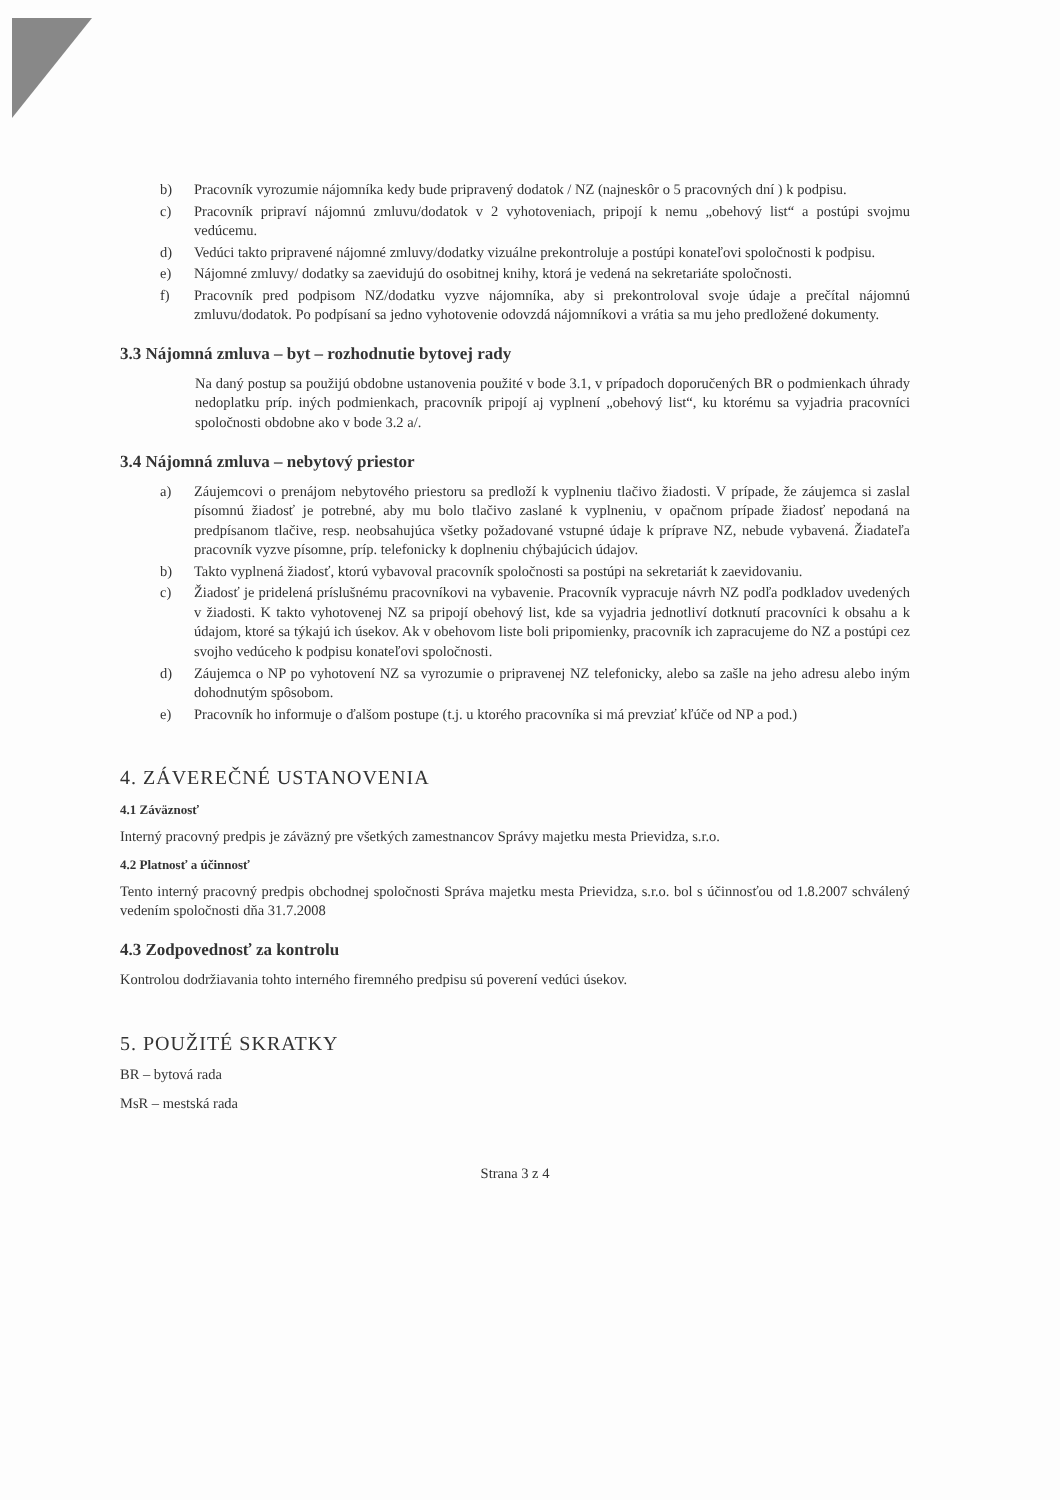b) Pracovník vyrozumie nájomníka kedy bude pripravený dodatok / NZ (najneskôr o 5 pracovných dní ) k podpisu.
c) Pracovník pripraví nájomnú zmluvu/dodatok v 2 vyhotoveniach, pripojí k nemu „obehový list“ a postúpi svojmu vedúcemu.
d) Vedúci takto pripravené nájomné zmluvy/dodatky vizuálne prekontroluje a postúpi konateľovi spoločnosti k podpisu.
e) Nájomné zmluvy/ dodatky sa zaevidujú do osobitnej knihy, ktorá je vedená na sekretariáte spoločnosti.
f) Pracovník pred podpisom NZ/dodatku vyzve nájomníka, aby si prekontroloval svoje údaje a prečítal nájomnú zmluvu/dodatok. Po podpísaní sa jedno vyhotovenie odovzdá nájomníkovi a vrátia sa mu jeho predložené dokumenty.
3.3 Nájomná zmluva – byt – rozhodnutie bytovej rady
Na daný postup sa použijú obdobne ustanovenia použité v bode 3.1, v prípadoch doporučených BR o podmienkach úhrady nedoplatku príp. iných podmienkach, pracovník pripojí aj vyplnení „obehový list“, ku ktorému sa vyjadria pracovníci spoločnosti obdobne ako v bode 3.2 a/.
3.4 Nájomná zmluva – nebytový priestor
a) Záujemcovi o prenájom nebytového priestoru sa predloží k vyplneniu tlačivo žiadosti. V prípade, že záujemca si zaslal písomnú žiadosť je potrebné, aby mu bolo tlačivo zaslané k vyplneniu, v opačnom prípade žiadosť nepodaná na predpísanom tlačive, resp. neobsahujúca všetky požadované vstupné údaje k príprave NZ, nebude vybavená. Žiadateľa pracovník vyzve písomne, príp. telefonicky k doplneniu chýbajúcich údajov.
b) Takto vyplnená žiadosť, ktorú vybavoval pracovník spoločnosti sa postúpi na sekretariát k zaevidovaniu.
c) Žiadosť je pridelená príslušnému pracovníkovi na vybavenie. Pracovník vypracuje návrh NZ podľa podkladov uvedených v žiadosti. K takto vyhotovenej NZ sa pripojí obehový list, kde sa vyjadria jednotliví dotknutí pracovníci k obsahu a k údajom, ktoré sa týkajú ich úsekov. Ak v obehovom liste boli pripomienky, pracovník ich zapracujeme do NZ a postúpi cez svojho vedúceho k podpisu konateľovi spoločnosti.
d) Záujemca o NP po vyhotovení NZ sa vyrozumie o pripravenej NZ telefonicky, alebo sa zašle na jeho adresu alebo iným dohodnutým spôsobom.
e) Pracovník ho informuje o ďalšom postupe (t.j. u ktorého pracovníka si má prevziať kľúče od NP a pod.)
4. ZÁVEREČNÉ USTANOVENIA
4.1 Záväznosť
Interný pracovný predpis je záväzný pre všetkých zamestnancov Správy majetku mesta Prievidza, s.r.o.
4.2 Platnosť a účinnosť
Tento interný pracovný predpis obchodnej spoločnosti Správa majetku mesta Prievidza, s.r.o. bol s účinnosťou od 1.8.2007 schválený vedením spoločnosti dňa 31.7.2008
4.3 Zodpovednosť za kontrolu
Kontrolou dodržiavania tohto interného firemného predpisu sú poverení vedúci úsekov.
5. POUŽITÉ SKRATKY
BR – bytová rada
MsR – mestská rada
Strana 3 z 4